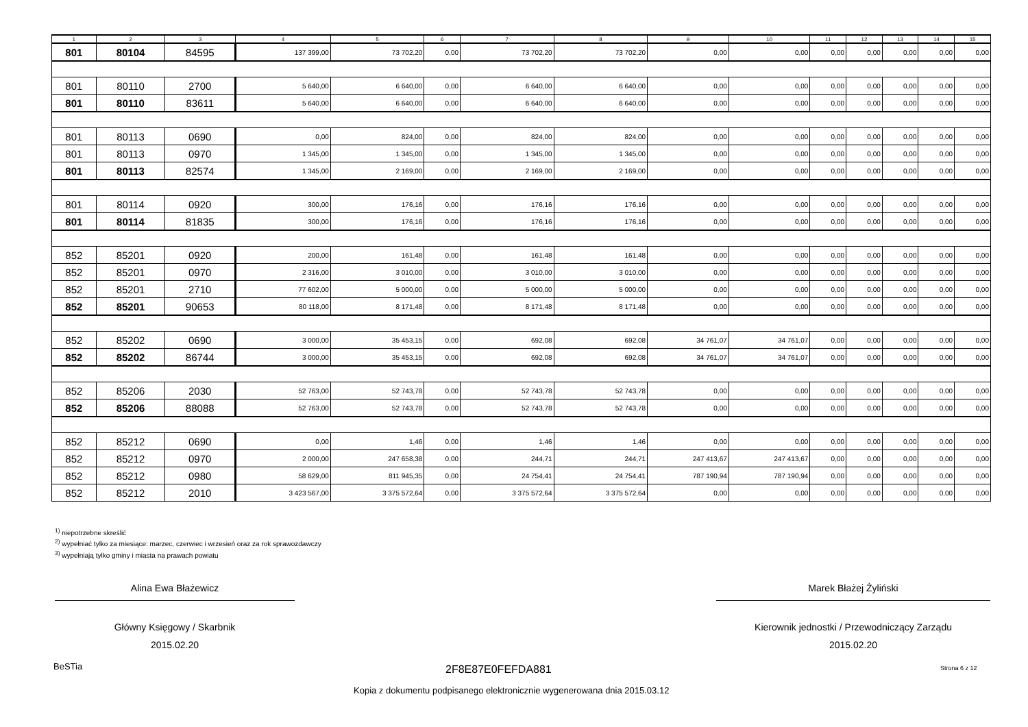| 1 | 2 | 3 | 4 | 5 | 6 | 7 | 8 | 9 | 10 | 11 | 12 | 13 | 14 | 15 |
| --- | --- | --- | --- | --- | --- | --- | --- | --- | --- | --- | --- | --- | --- | --- |
| 801 | 80104 | 84595 | 137 399,00 | 73 702,20 | 0,00 | 73 702,20 | 73 702,20 | 0,00 | 0,00 | 0,00 | 0,00 | 0,00 | 0,00 | 0,00 |
| 801 | 80110 | 2700 | 5 640,00 | 6 640,00 | 0,00 | 6 640,00 | 6 640,00 | 0,00 | 0,00 | 0,00 | 0,00 | 0,00 | 0,00 | 0,00 |
| 801 | 80110 | 83611 | 5 640,00 | 6 640,00 | 0,00 | 6 640,00 | 6 640,00 | 0,00 | 0,00 | 0,00 | 0,00 | 0,00 | 0,00 | 0,00 |
| 801 | 80113 | 0690 | 0,00 | 824,00 | 0,00 | 824,00 | 824,00 | 0,00 | 0,00 | 0,00 | 0,00 | 0,00 | 0,00 | 0,00 |
| 801 | 80113 | 0970 | 1 345,00 | 1 345,00 | 0,00 | 1 345,00 | 1 345,00 | 0,00 | 0,00 | 0,00 | 0,00 | 0,00 | 0,00 | 0,00 |
| 801 | 80113 | 82574 | 1 345,00 | 2 169,00 | 0,00 | 2 169,00 | 2 169,00 | 0,00 | 0,00 | 0,00 | 0,00 | 0,00 | 0,00 | 0,00 |
| 801 | 80114 | 0920 | 300,00 | 176,16 | 0,00 | 176,16 | 176,16 | 0,00 | 0,00 | 0,00 | 0,00 | 0,00 | 0,00 | 0,00 |
| 801 | 80114 | 81835 | 300,00 | 176,16 | 0,00 | 176,16 | 176,16 | 0,00 | 0,00 | 0,00 | 0,00 | 0,00 | 0,00 | 0,00 |
| 852 | 85201 | 0920 | 200,00 | 161,48 | 0,00 | 161,48 | 161,48 | 0,00 | 0,00 | 0,00 | 0,00 | 0,00 | 0,00 | 0,00 |
| 852 | 85201 | 0970 | 2 316,00 | 3 010,00 | 0,00 | 3 010,00 | 3 010,00 | 0,00 | 0,00 | 0,00 | 0,00 | 0,00 | 0,00 | 0,00 |
| 852 | 85201 | 2710 | 77 602,00 | 5 000,00 | 0,00 | 5 000,00 | 5 000,00 | 0,00 | 0,00 | 0,00 | 0,00 | 0,00 | 0,00 | 0,00 |
| 852 | 85201 | 90653 | 80 118,00 | 8 171,48 | 0,00 | 8 171,48 | 8 171,48 | 0,00 | 0,00 | 0,00 | 0,00 | 0,00 | 0,00 | 0,00 |
| 852 | 85202 | 0690 | 3 000,00 | 35 453,15 | 0,00 | 692,08 | 692,08 | 34 761,07 | 34 761,07 | 0,00 | 0,00 | 0,00 | 0,00 | 0,00 |
| 852 | 85202 | 86744 | 3 000,00 | 35 453,15 | 0,00 | 692,08 | 692,08 | 34 761,07 | 34 761,07 | 0,00 | 0,00 | 0,00 | 0,00 | 0,00 |
| 852 | 85206 | 2030 | 52 763,00 | 52 743,78 | 0,00 | 52 743,78 | 52 743,78 | 0,00 | 0,00 | 0,00 | 0,00 | 0,00 | 0,00 | 0,00 |
| 852 | 85206 | 88088 | 52 763,00 | 52 743,78 | 0,00 | 52 743,78 | 52 743,78 | 0,00 | 0,00 | 0,00 | 0,00 | 0,00 | 0,00 | 0,00 |
| 852 | 85212 | 0690 | 0,00 | 1,46 | 0,00 | 1,46 | 1,46 | 0,00 | 0,00 | 0,00 | 0,00 | 0,00 | 0,00 | 0,00 |
| 852 | 85212 | 0970 | 2 000,00 | 247 658,38 | 0,00 | 244,71 | 244,71 | 247 413,67 | 247 413,67 | 0,00 | 0,00 | 0,00 | 0,00 | 0,00 |
| 852 | 85212 | 0980 | 58 629,00 | 811 945,35 | 0,00 | 24 754,41 | 24 754,41 | 787 190,94 | 787 190,94 | 0,00 | 0,00 | 0,00 | 0,00 | 0,00 |
| 852 | 85212 | 2010 | 3 423 567,00 | 3 375 572,64 | 0,00 | 3 375 572,64 | 3 375 572,64 | 0,00 | 0,00 | 0,00 | 0,00 | 0,00 | 0,00 | 0,00 |
<sup>1)</sup> niepotrzebne skreślić
<sup>2)</sup> wypełniać tylko za miesiące: marzec, czerwiec i wrzesień oraz za rok sprawozdawczy
<sup>3)</sup> wypełniają tylko gminy i miasta na prawach powiatu
Alina Ewa Błażewicz
Główny Księgowy / Skarbnik
2015.02.20
Marek Błażej Żyliński
Kierownik jednostki / Przewodniczący Zarządu
2015.02.20
BeSTia 2F8E87E0FEFDA881 Strona 6 z 12
Kopia z dokumentu podpisanego elektronicznie wygenerowana dnia 2015.03.12